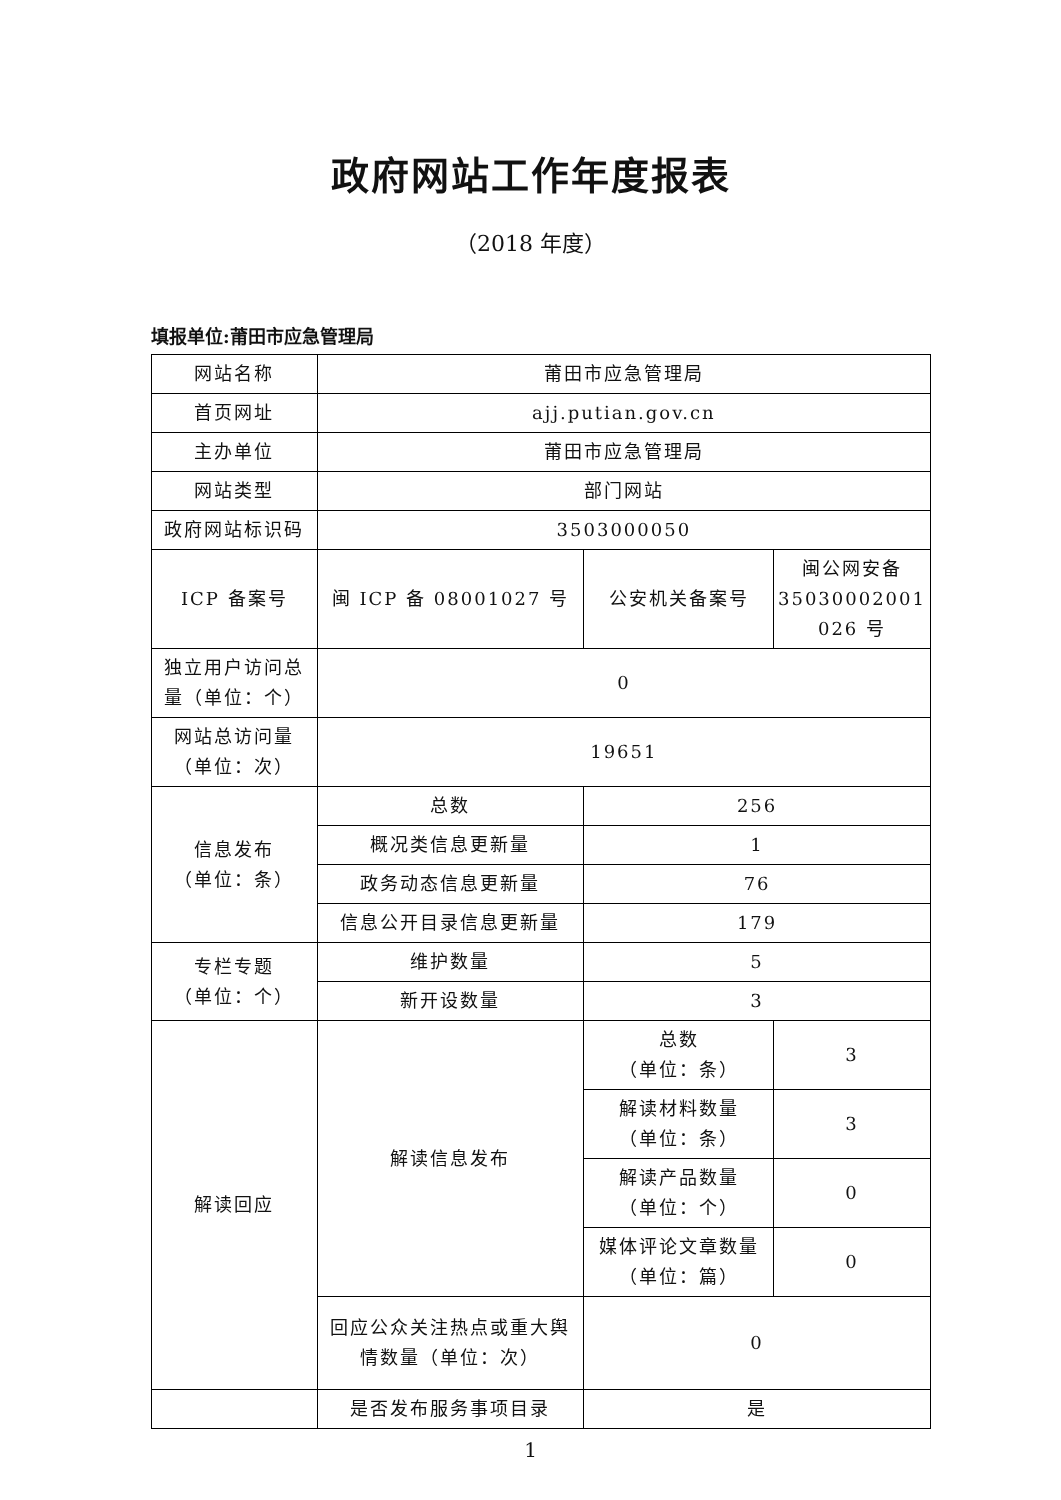政府网站工作年度报表
（2018 年度）
填报单位:莆田市应急管理局
| 网站名称 | 莆田市应急管理局 | | |
| 首页网址 | ajj.putian.gov.cn | | |
| 主办单位 | 莆田市应急管理局 | | |
| 网站类型 | 部门网站 | | |
| 政府网站标识码 | 3503000050 | | |
| ICP 备案号 | 闽 ICP 备 08001027 号 | 公安机关备案号 | 闽公网安备 35030002001 026 号 |
| 独立用户访问总量（单位：个） | 0 | | |
| 网站总访问量（单位：次） | 19651 | | |
| 信息发布 （单位：条） | 总数 | 256 | |
| | 概况类信息更新量 | 1 | |
| | 政务动态信息更新量 | 76 | |
| | 信息公开目录信息更新量 | 179 | |
| 专栏专题 （单位：个） | 维护数量 | 5 | |
| | 新开设数量 | 3 | |
| 解读回应 | 解读信息发布 | 总数 （单位：条） | 3 |
| | | 解读材料数量 （单位：条） | 3 |
| | | 解读产品数量 （单位：个） | 0 |
| | | 媒体评论文章数量 （单位：篇） | 0 |
| | 回应公众关注热点或重大舆情数量（单位：次） | 0 | |
| | 是否发布服务事项目录 | 是 | |
1